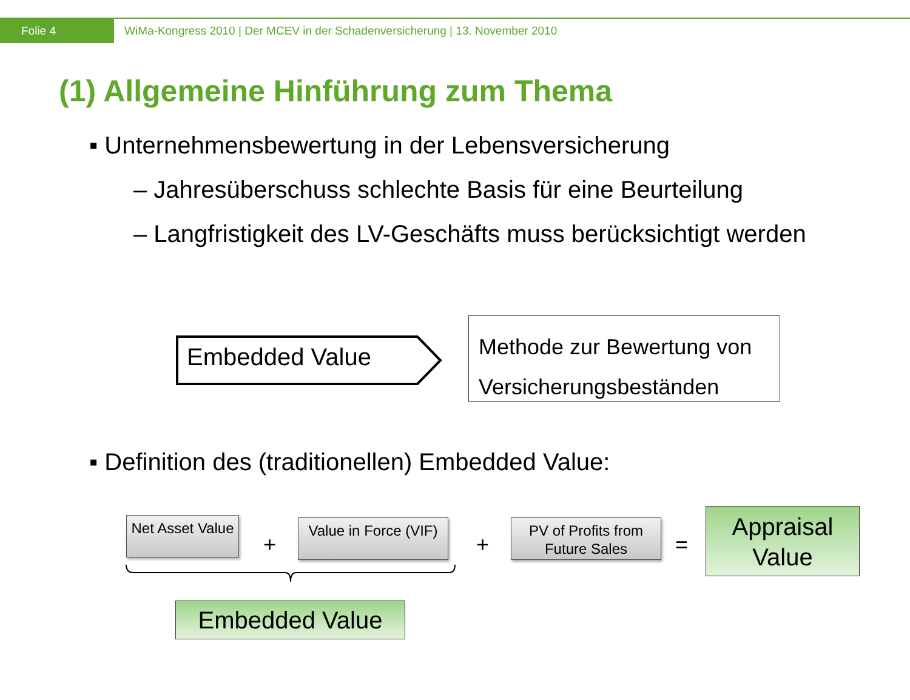Folie 4
WiMa-Kongress 2010 | Der MCEV in der Schadenversicherung | 13. November 2010
(1) Allgemeine Hinführung zum Thema
▪ Unternehmensbewertung in der Lebensversicherung
– Jahresüberschuss schlechte Basis für eine Beurteilung
– Langfristigkeit des LV-Geschäfts muss berücksichtigt werden
Embedded Value
Methode zur Bewertung von Versicherungsbeständen
▪ Definition des (traditionellen) Embedded Value:
Net Asset Value
+
Value in Force (VIF)
+
PV of Profits from Future Sales
=
Appraisal Value
Embedded Value